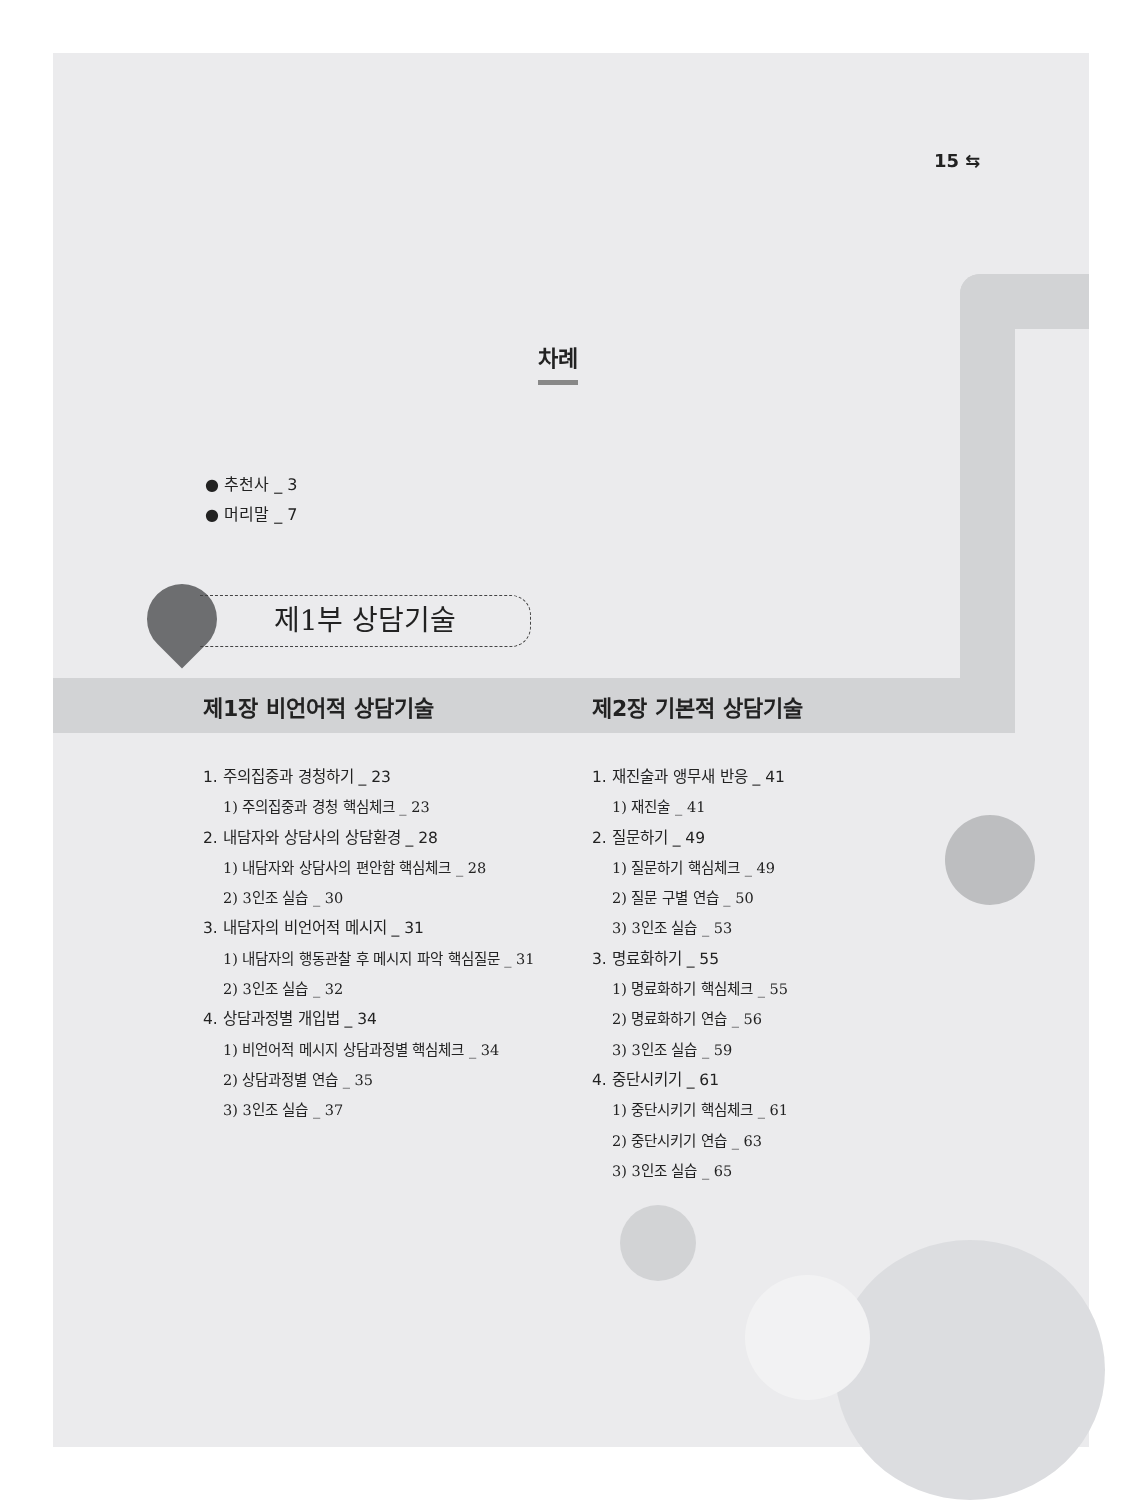15 ⇆
차례
● 추천사 _ 3
● 머리말 _ 7
제1부 상담기술
제1장 비언어적 상담기술
1. 주의집중과 경청하기 _ 23
1) 주의집중과 경청 핵심체크 _ 23
2. 내담자와 상담사의 상담환경 _ 28
1) 내담자와 상담사의 편안함 핵심체크 _ 28
2) 3인조 실습 _ 30
3. 내담자의 비언어적 메시지 _ 31
1) 내담자의 행동관찰 후 메시지 파악 핵심질문 _ 31
2) 3인조 실습 _ 32
4. 상담과정별 개입법 _ 34
1) 비언어적 메시지 상담과정별 핵심체크 _ 34
2) 상담과정별 연습 _ 35
3) 3인조 실습 _ 37
제2장 기본적 상담기술
1. 재진술과 앵무새 반응 _ 41
1) 재진술 _ 41
2. 질문하기 _ 49
1) 질문하기 핵심체크 _ 49
2) 질문 구별 연습 _ 50
3) 3인조 실습 _ 53
3. 명료화하기 _ 55
1) 명료화하기 핵심체크 _ 55
2) 명료화하기 연습 _ 56
3) 3인조 실습 _ 59
4. 중단시키기 _ 61
1) 중단시키기 핵심체크 _ 61
2) 중단시키기 연습 _ 63
3) 3인조 실습 _ 65